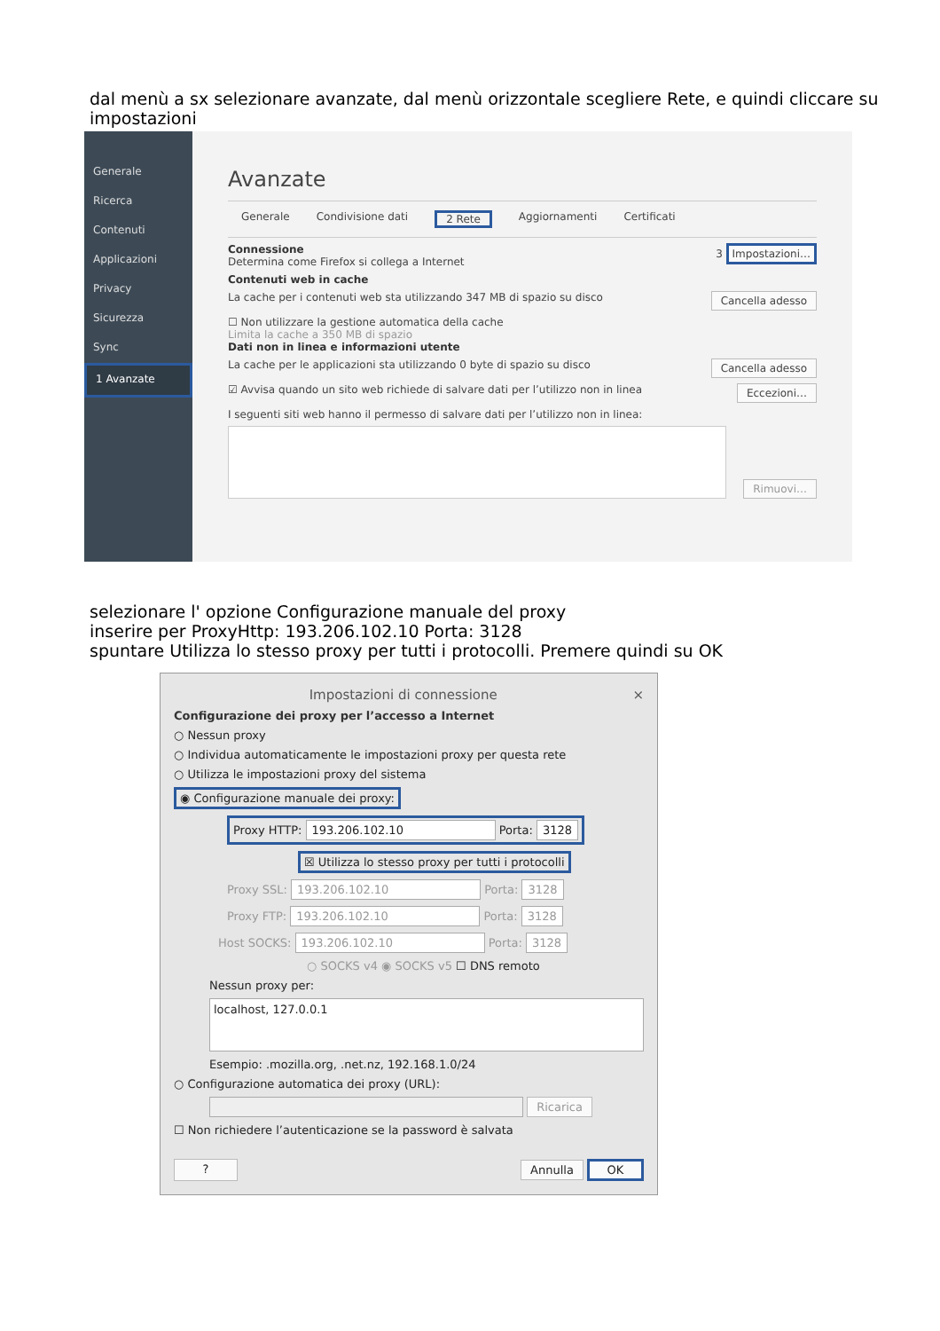dal menù a sx selezionare avanzate, dal menù orizzontale scegliere Rete, e quindi cliccare su impostazioni
Generale
Ricerca
Contenuti
Applicazioni
Privacy
Sicurezza
Sync
1 Avanzate
Avanzate
Generale Condivisione dati 2 Rete Aggiornamenti Certificati
Connessione
Determina come Firefox si collega a Internet
3 Impostazioni…
Contenuti web in cache
La cache per i contenuti web sta utilizzando 347 MB di spazio su disco Cancella adesso
☐ Non utilizzare la gestione automatica della cache
Limita la cache a 350 MB di spazio
Dati non in linea e informazioni utente
La cache per le applicazioni sta utilizzando 0 byte di spazio su disco Cancella adesso
☑ Avvisa quando un sito web richiede di salvare dati per l’utilizzo non in linea Eccezioni…
I seguenti siti web hanno il permesso di salvare dati per l’utilizzo non in linea:
Rimuovi…
selezionare l' opzione Configurazione manuale del proxy
inserire per ProxyHttp: 193.206.102.10 Porta: 3128
spuntare Utilizza lo stesso proxy per tutti i protocolli. Premere quindi su OK
Impostazioni di connessione ×
Configurazione dei proxy per l’accesso a Internet
○ Nessun proxy
○ Individua automaticamente le impostazioni proxy per questa rete
○ Utilizza le impostazioni proxy del sistema
◉ Configurazione manuale dei proxy:
Proxy HTTP: 193.206.102.10 Porta: 3128
☒ Utilizza lo stesso proxy per tutti i protocolli
Proxy SSL: 193.206.102.10 Porta: 3128
Proxy FTP: 193.206.102.10 Porta: 3128
Host SOCKS: 193.206.102.10 Porta: 3128
○ SOCKS v4 ◉ SOCKS v5 ☐ DNS remoto
Nessun proxy per:
localhost, 127.0.0.1
Esempio: .mozilla.org, .net.nz, 192.168.1.0/24
○ Configurazione automatica dei proxy (URL):
Ricarica
☐ Non richiedere l’autenticazione se la password è salvata
? Annulla OK